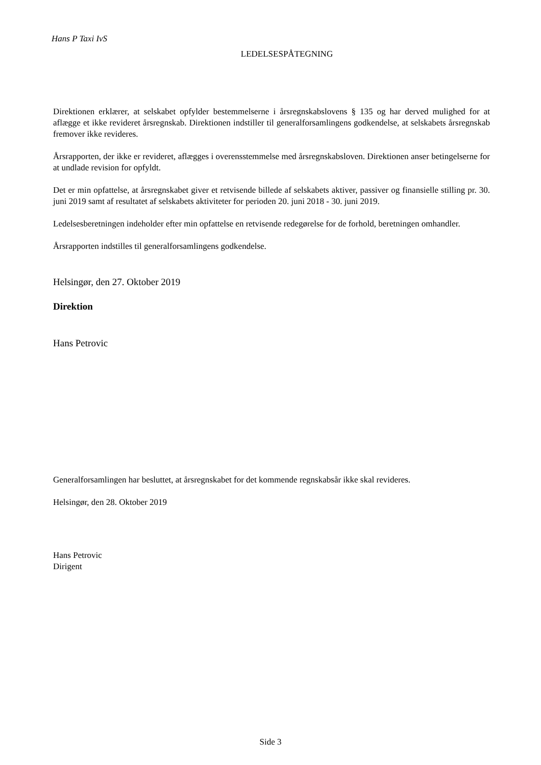Hans P Taxi IvS
LEDELSESPÅTEGNING
Direktionen erklærer, at selskabet opfylder bestemmelserne i årsregnskabslovens § 135 og har derved mulighed for at aflægge et ikke revideret årsregnskab. Direktionen indstiller til generalforsamlingens godkendelse, at selskabets årsregnskab fremover ikke revideres.
Årsrapporten, der ikke er revideret, aflægges i overensstemmelse med årsregnskabsloven. Direktionen anser betingelserne for at undlade revision for opfyldt.
Det er min opfattelse, at årsregnskabet giver et retvisende billede af selskabets aktiver, passiver og finansielle stilling pr. 30. juni 2019 samt af resultatet af selskabets aktiviteter for perioden 20. juni 2018 - 30. juni 2019.
Ledelsesberetningen indeholder efter min opfattelse en retvisende redegørelse for de forhold, beretningen omhandler.
Årsrapporten indstilles til generalforsamlingens godkendelse.
Helsingør, den 27. Oktober 2019
Direktion
Hans Petrovic
Generalforsamlingen har besluttet, at årsregnskabet for det kommende regnskabsår ikke skal revideres.
Helsingør, den 28. Oktober 2019
Hans Petrovic
Dirigent
Side 3